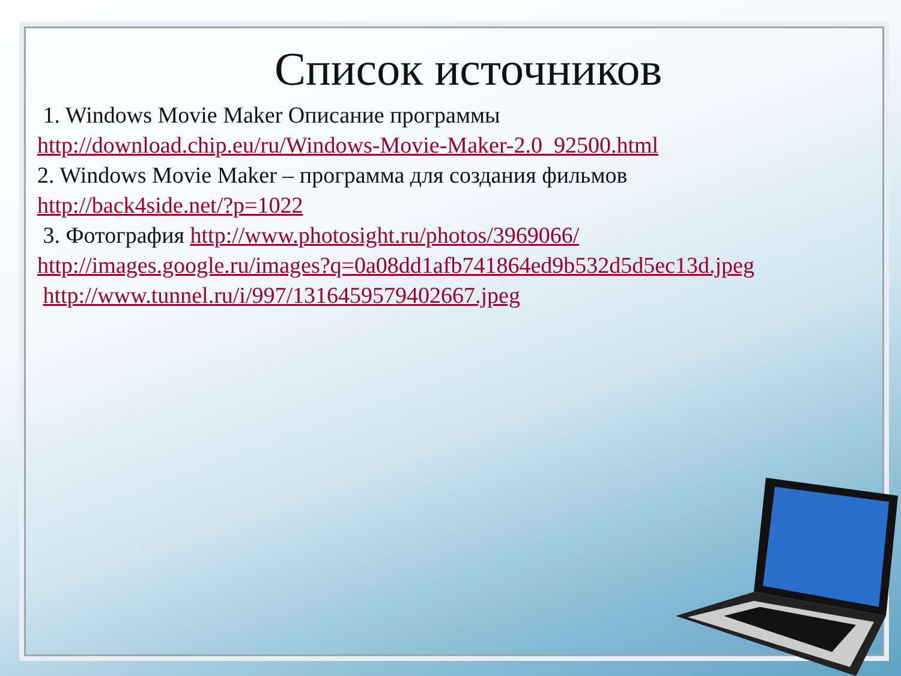Список источников
1. Windows Movie Maker Описание программы
http://download.chip.eu/ru/Windows-Movie-Maker-2.0_92500.html
2. Windows Movie Maker – программа для создания фильмов
http://back4side.net/?p=1022
3. Фотография http://www.photosight.ru/photos/3969066/
http://images.google.ru/images?q=0a08dd1afb741864ed9b532d5d5ec13d.jpeg
http://www.tunnel.ru/i/997/1316459579402667.jpeg